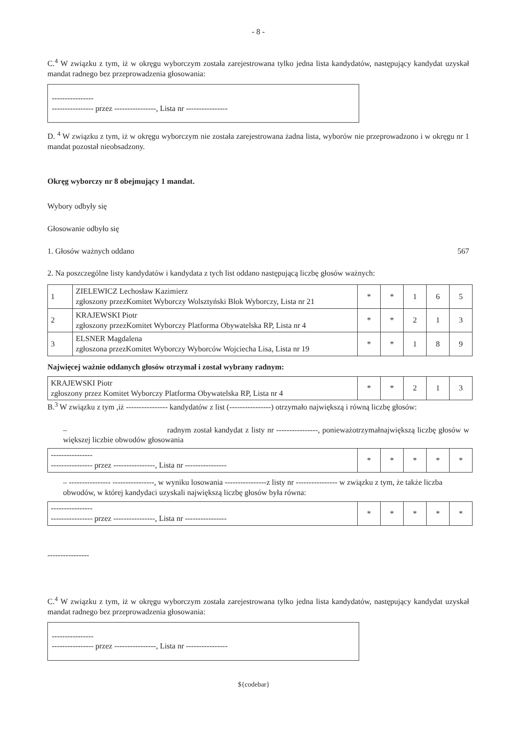- 8 -
C.<sup>4</sup> W związku z tym, iż w okręgu wyborczym została zarejestrowana tylko jedna lista kandydatów, następujący kandydat uzyskał mandat radnego bez przeprowadzenia głosowania:
----------------
---------------- przez ----------------, Lista nr ----------------
D. <sup>4</sup> W związku z tym, iż w okręgu wyborczym nie została zarejestrowana żadna lista, wyborów nie przeprowadzono i w okręgu nr 1 mandat pozostał nieobsadzony.
Okręg wyborczy nr 8 obejmujący 1 mandat.
Wybory odbyły się
Głosowanie odbyło się
1. Głosów ważnych oddano 567
2. Na poszczególne listy kandydatów i kandydata z tych list oddano następującą liczbę głosów ważnych:
| 1 | ZIELEWICZ Lechosław Kazimierz zgłoszony przezKomitet Wyborczy Wolsztyński Blok Wyborczy, Lista nr 21 | * | * | 1 | 6 | 5 |
| 2 | KRAJEWSKI Piotr zgłoszony przezKomitet Wyborczy Platforma Obywatelska RP, Lista nr 4 | * | * | 2 | 1 | 3 |
| 3 | ELSNER Magdalena zgłoszona przezKomitet Wyborczy Wyborców Wojciecha Lisa, Lista nr 19 | * | * | 1 | 8 | 9 |
Najwięcej ważnie oddanych głosów otrzymał i został wybrany radnym:
| KRAJEWSKI Piotr zgłoszony przez Komitet Wyborczy Platforma Obywatelska RP, Lista nr 4 | * | * | 2 | 1 | 3 |
B.<sup>3</sup> W związku z tym ,iż ---------------- kandydatów z list (----------------) otrzymało największą i równą liczbę głosów:
– radnym został kandydat z listy nr ----------------, ponieważotrzymałnajwiększą liczbę głosów w większej liczbie obwodów głosowania
| ---------------- ---------------- przez ----------------, Lista nr ---------------- | * | * | * | * | * |
– ---------------- ----------------, w wyniku losowania ----------------z listy nr ---------------- w związku z tym, że także liczba obwodów, w której kandydaci uzyskali największą liczbę głosów była równa:
| ---------------- ---------------- przez ----------------, Lista nr ---------------- | * | * | * | * | * |
----------------
C.<sup>4</sup> W związku z tym, iż w okręgu wyborczym została zarejestrowana tylko jedna lista kandydatów, następujący kandydat uzyskał mandat radnego bez przeprowadzenia głosowania:
----------------
---------------- przez ----------------, Lista nr ----------------
${codebar}